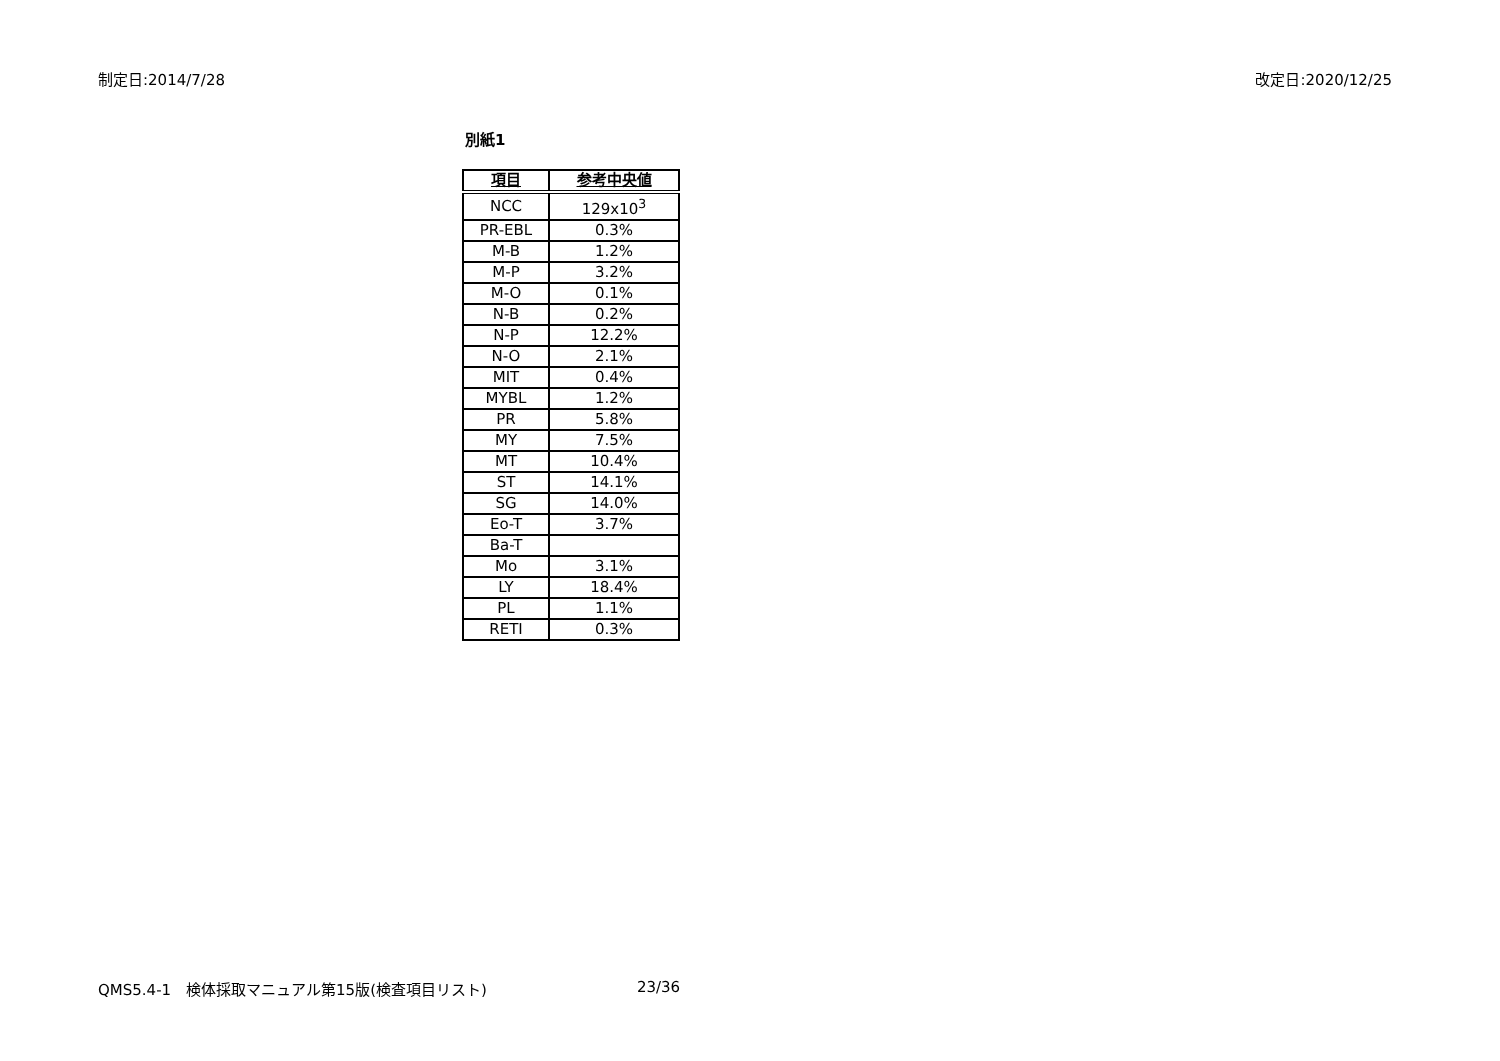制定日:2014/7/28 改定日:2020/12/25
別紙1
| 項目 | 参考中央値 |
| --- | --- |
| NCC | 129x10<sup>3</sup> |
| PR-EBL | 0.3% |
| M-B | 1.2% |
| M-P | 3.2% |
| M-O | 0.1% |
| N-B | 0.2% |
| N-P | 12.2% |
| N-O | 2.1% |
| MIT | 0.4% |
| MYBL | 1.2% |
| PR | 5.8% |
| MY | 7.5% |
| MT | 10.4% |
| ST | 14.1% |
| SG | 14.0% |
| Eo-T | 3.7% |
| Ba-T | |
| Mo | 3.1% |
| LY | 18.4% |
| PL | 1.1% |
| RETI | 0.3% |
QMS5.4-1　検体採取マニュアル第15版(検査項目リスト) 23/36